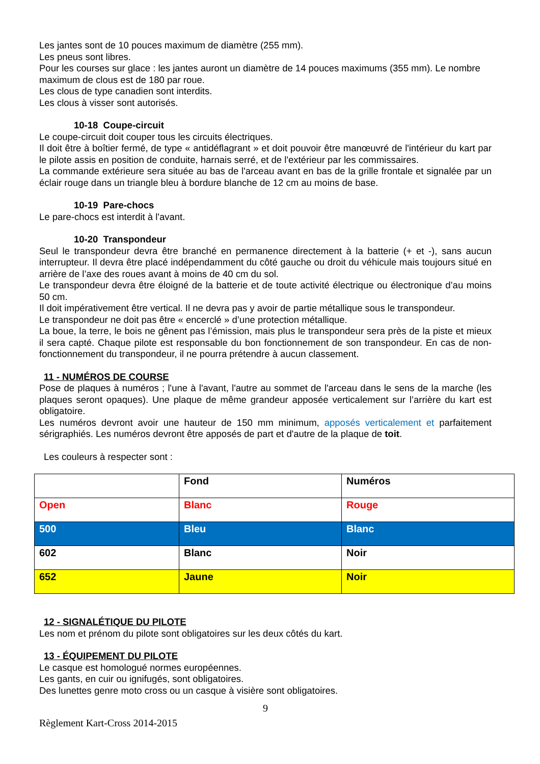Les jantes sont de 10 pouces maximum de diamètre (255 mm).
Les pneus sont libres.
Pour les courses sur glace : les jantes auront un diamètre de 14 pouces maximums (355 mm). Le nombre maximum de clous est de 180 par roue.
Les clous de type canadien sont interdits.
Les clous à visser sont autorisés.
10-18 Coupe-circuit
Le coupe-circuit doit couper tous les circuits électriques.
Il doit être à boîtier fermé, de type « antidéflagrant » et doit pouvoir être manœuvré de l'intérieur du kart par le pilote assis en position de conduite, harnais serré, et de l'extérieur par les commissaires.
La commande extérieure sera située au bas de l'arceau avant en bas de la grille frontale et signalée par un éclair rouge dans un triangle bleu à bordure blanche de 12 cm au moins de base.
10-19 Pare-chocs
Le pare-chocs est interdit à l'avant.
10-20 Transpondeur
Seul le transpondeur devra être branché en permanence directement à la batterie (+ et -), sans aucun interrupteur. Il devra être placé indépendamment du côté gauche ou droit du véhicule mais toujours situé en arrière de l’axe des roues avant à moins de 40 cm du sol.
Le transpondeur devra être éloigné de la batterie et de toute activité électrique ou électronique d’au moins 50 cm.
Il doit impérativement être vertical. Il ne devra pas y avoir de partie métallique sous le transpondeur.
Le transpondeur ne doit pas être « encerclé » d’une protection métallique.
La boue, la terre, le bois ne gênent pas l’émission, mais plus le transpondeur sera près de la piste et mieux il sera capté. Chaque pilote est responsable du bon fonctionnement de son transpondeur. En cas de non-fonctionnement du transpondeur, il ne pourra prétendre à aucun classement.
11 - NUMÉROS DE COURSE
Pose de plaques à numéros ; l'une à l'avant, l'autre au sommet de l'arceau dans le sens de la marche (les plaques seront opaques). Une plaque de même grandeur apposée verticalement sur l’arrière du kart est obligatoire.
Les numéros devront avoir une hauteur de 150 mm minimum, apposés verticalement et parfaitement sérigraphiés. Les numéros devront être apposés de part et d'autre de la plaque de toit.
Les couleurs à respecter sont :
| | Fond | Numéros |
| Open | Blanc | Rouge |
| 500 | Bleu | Blanc |
| 602 | Blanc | Noir |
| 652 | Jaune | Noir |
12 - SIGNALÉTIQUE DU PILOTE
Les nom et prénom du pilote sont obligatoires sur les deux côtés du kart.
13 - ÉQUIPEMENT DU PILOTE
Le casque est homologué normes européennes.
Les gants, en cuir ou ignifugés, sont obligatoires.
Des lunettes genre moto cross ou un casque à visière sont obligatoires.
9
Règlement Kart-Cross 2014-2015